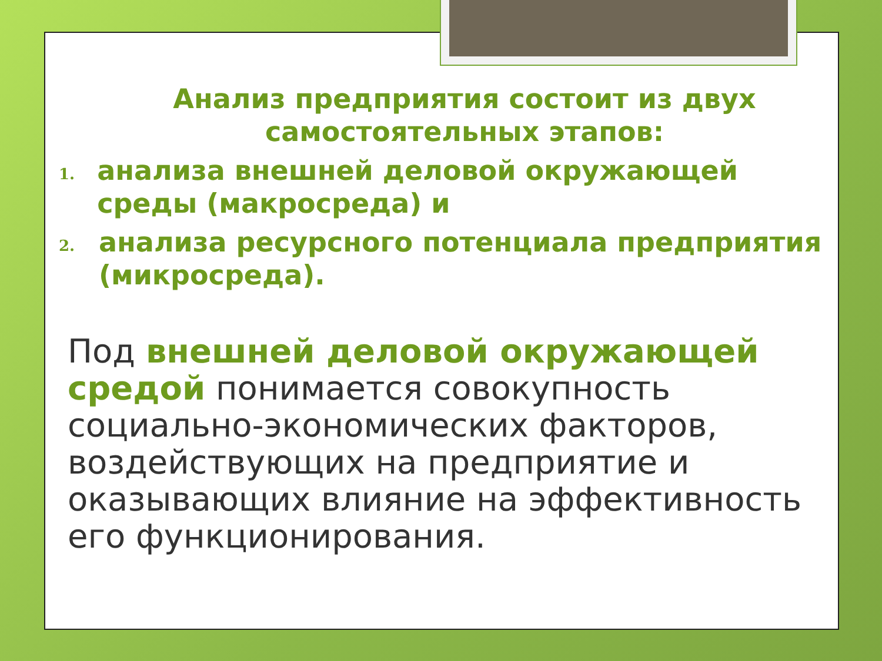Анализ предприятия состоит из двух самостоятельных этапов:
1. анализа внешней деловой окружающей среды (макросреда) и
2. анализа ресурсного потенциала предприятия (микросреда).
Под внешней деловой окружающей средой понимается совокупность социально-экономических факторов, воздействующих на предприятие и оказывающих влияние на эффективность его функционирования.